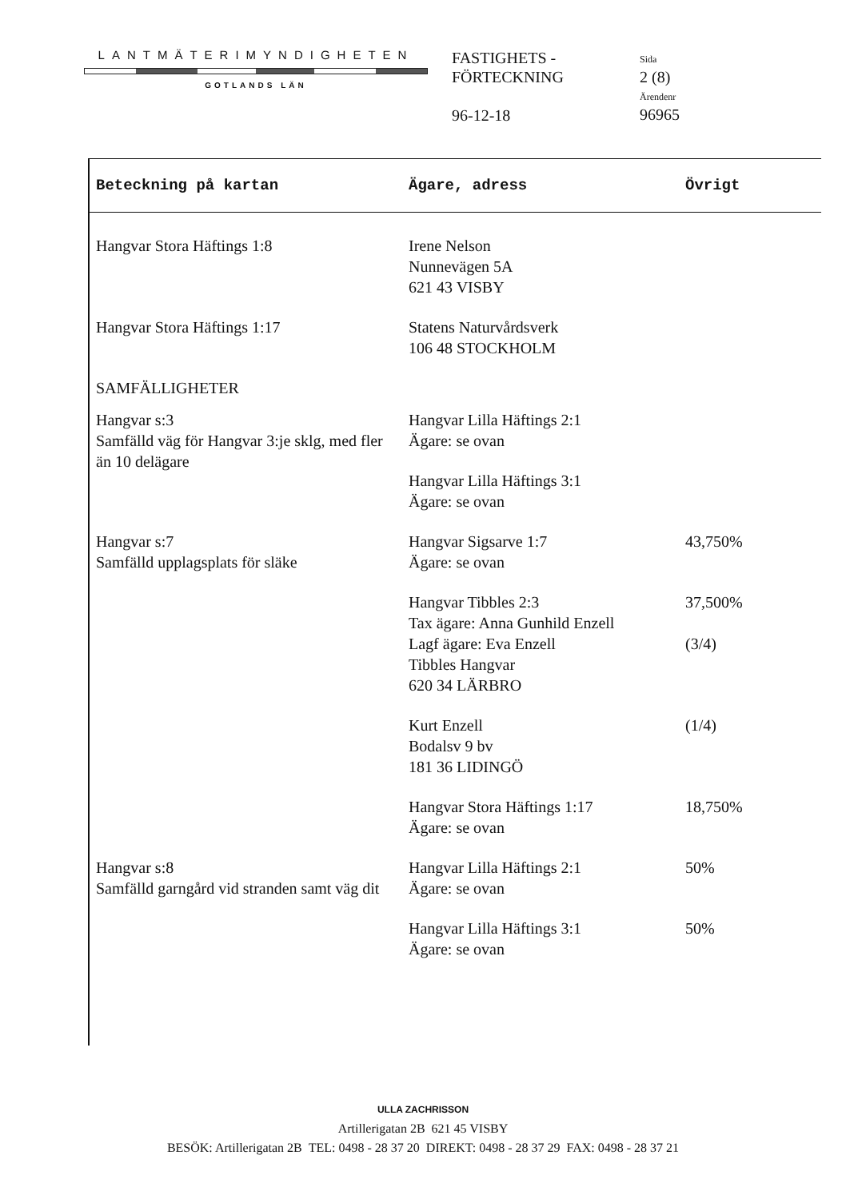LANTMÄTERIMYNDIGHETEN
GOTLANDS LÄN
FASTIGHETS -
FÖRTECKNING
96-12-18
Sida
2 (8)
Ärendenr
96965
| Beteckning på kartan | Ägare, adress | Övrigt |
| --- | --- | --- |
| Hangvar Stora Häftings 1:8 | Irene Nelson Nunnevägen 5A 621 43 VISBY | |
| Hangvar Stora Häftings 1:17 | Statens Naturvårdsverk 106 48 STOCKHOLM | |
| SAMFÄLLIGHETER | | |
| Hangvar s:3 Samfälld väg för Hangvar 3:je sklg, med fler än 10 delägare | Hangvar Lilla Häftings 2:1 Ägare: se ovan | |
| | Hangvar Lilla Häftings 3:1 Ägare: se ovan | |
| Hangvar s:7 Samfälld upplagsplats för släke | Hangvar Sigsarve 1:7 Ägare: se ovan | 43,750% |
| | Hangvar Tibbles 2:3 Tax ägare: Anna Gunhild Enzell Lagf ägare: Eva Enzell Tibbles Hangvar 620 34 LÄRBRO | 37,500% (3/4) |
| | Kurt Enzell Bodalsv 9 bv 181 36 LIDINGÖ | (1/4) |
| | Hangvar Stora Häftings 1:17 Ägare: se ovan | 18,750% |
| Hangvar s:8 Samfälld garngård vid stranden samt väg dit | Hangvar Lilla Häftings 2:1 Ägare: se ovan | 50% |
| | Hangvar Lilla Häftings 3:1 Ägare: se ovan | 50% |
ULLA ZACHRISSON
Artillerigatan 2B 621 45 VISBY
BESÖK: Artillerigatan 2B TEL: 0498 - 28 37 20 DIREKT: 0498 - 28 37 29 FAX: 0498 - 28 37 21